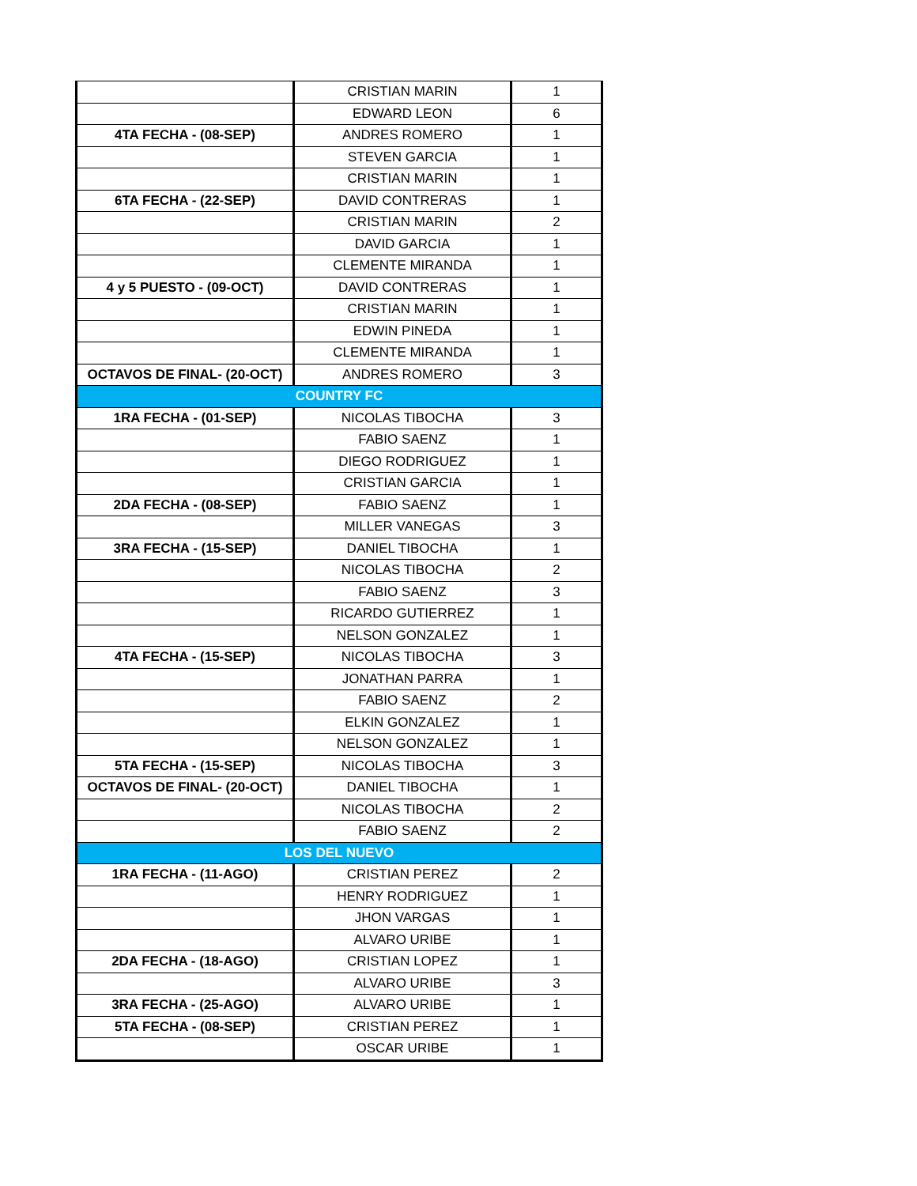| | CRISTIAN MARIN | 1 |
| | EDWARD LEON | 6 |
| 4TA FECHA - (08-SEP) | ANDRES ROMERO | 1 |
| | STEVEN GARCIA | 1 |
| | CRISTIAN MARIN | 1 |
| 6TA FECHA - (22-SEP) | DAVID CONTRERAS | 1 |
| | CRISTIAN MARIN | 2 |
| | DAVID GARCIA | 1 |
| | CLEMENTE MIRANDA | 1 |
| 4 y 5 PUESTO - (09-OCT) | DAVID CONTRERAS | 1 |
| | CRISTIAN MARIN | 1 |
| | EDWIN PINEDA | 1 |
| | CLEMENTE MIRANDA | 1 |
| OCTAVOS DE FINAL- (20-OCT) | ANDRES ROMERO | 3 |
| COUNTRY FC | | |
| 1RA FECHA - (01-SEP) | NICOLAS TIBOCHA | 3 |
| | FABIO SAENZ | 1 |
| | DIEGO RODRIGUEZ | 1 |
| | CRISTIAN GARCIA | 1 |
| 2DA FECHA - (08-SEP) | FABIO SAENZ | 1 |
| | MILLER VANEGAS | 3 |
| 3RA FECHA - (15-SEP) | DANIEL TIBOCHA | 1 |
| | NICOLAS TIBOCHA | 2 |
| | FABIO SAENZ | 3 |
| | RICARDO GUTIERREZ | 1 |
| | NELSON GONZALEZ | 1 |
| 4TA FECHA - (15-SEP) | NICOLAS TIBOCHA | 3 |
| | JONATHAN PARRA | 1 |
| | FABIO SAENZ | 2 |
| | ELKIN GONZALEZ | 1 |
| | NELSON GONZALEZ | 1 |
| 5TA FECHA - (15-SEP) | NICOLAS TIBOCHA | 3 |
| OCTAVOS DE FINAL- (20-OCT) | DANIEL TIBOCHA | 1 |
| | NICOLAS TIBOCHA | 2 |
| | FABIO SAENZ | 2 |
| LOS DEL NUEVO | | |
| 1RA FECHA - (11-AGO) | CRISTIAN PEREZ | 2 |
| | HENRY RODRIGUEZ | 1 |
| | JHON VARGAS | 1 |
| | ALVARO URIBE | 1 |
| 2DA FECHA - (18-AGO) | CRISTIAN LOPEZ | 1 |
| | ALVARO URIBE | 3 |
| 3RA FECHA - (25-AGO) | ALVARO URIBE | 1 |
| 5TA FECHA - (08-SEP) | CRISTIAN PEREZ | 1 |
| | OSCAR URIBE | 1 |